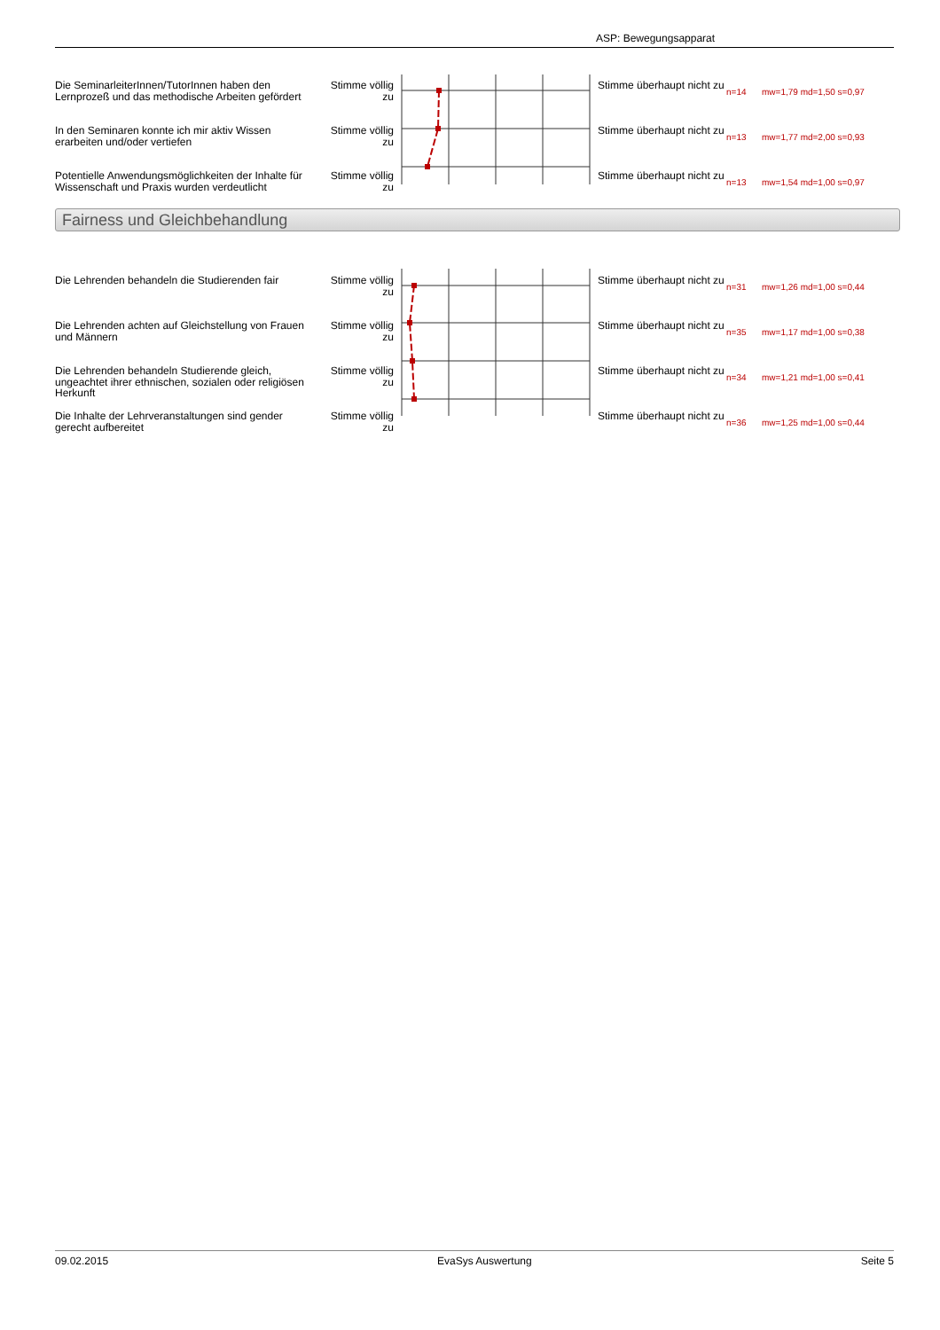ASP: Bewegungsapparat
| Die SeminarleiterInnen/TutorInnen haben den Lernprozeß und das methodische Arbeiten gefördert | Stimme völlig zu | | Stimme überhaupt nicht zu | n=14 | mw=1,79 md=1,50 s=0,97 |
| In den Seminaren konnte ich mir aktiv Wissen erarbeiten und/oder vertiefen | Stimme völlig zu | | Stimme überhaupt nicht zu | n=13 | mw=1,77 md=2,00 s=0,93 |
| Potentielle Anwendungsmöglichkeiten der Inhalte für Wissenschaft und Praxis wurden verdeutlicht | Stimme völlig zu | | Stimme überhaupt nicht zu | n=13 | mw=1,54 md=1,00 s=0,97 |
Fairness und Gleichbehandlung
| Die Lehrenden behandeln die Studierenden fair | Stimme völlig zu | | Stimme überhaupt nicht zu | n=31 | mw=1,26 md=1,00 s=0,44 |
| Die Lehrenden achten auf Gleichstellung von Frauen und Männern | Stimme völlig zu | | Stimme überhaupt nicht zu | n=35 | mw=1,17 md=1,00 s=0,38 |
| Die Lehrenden behandeln Studierende gleich, ungeachtet ihrer ethnischen, sozialen oder religiösen Herkunft | Stimme völlig zu | | Stimme überhaupt nicht zu | n=34 | mw=1,21 md=1,00 s=0,41 |
| Die Inhalte der Lehrveranstaltungen sind gender gerecht aufbereitet | Stimme völlig zu | | Stimme überhaupt nicht zu | n=36 | mw=1,25 md=1,00 s=0,44 |
09.02.2015 EvaSys Auswertung Seite 5